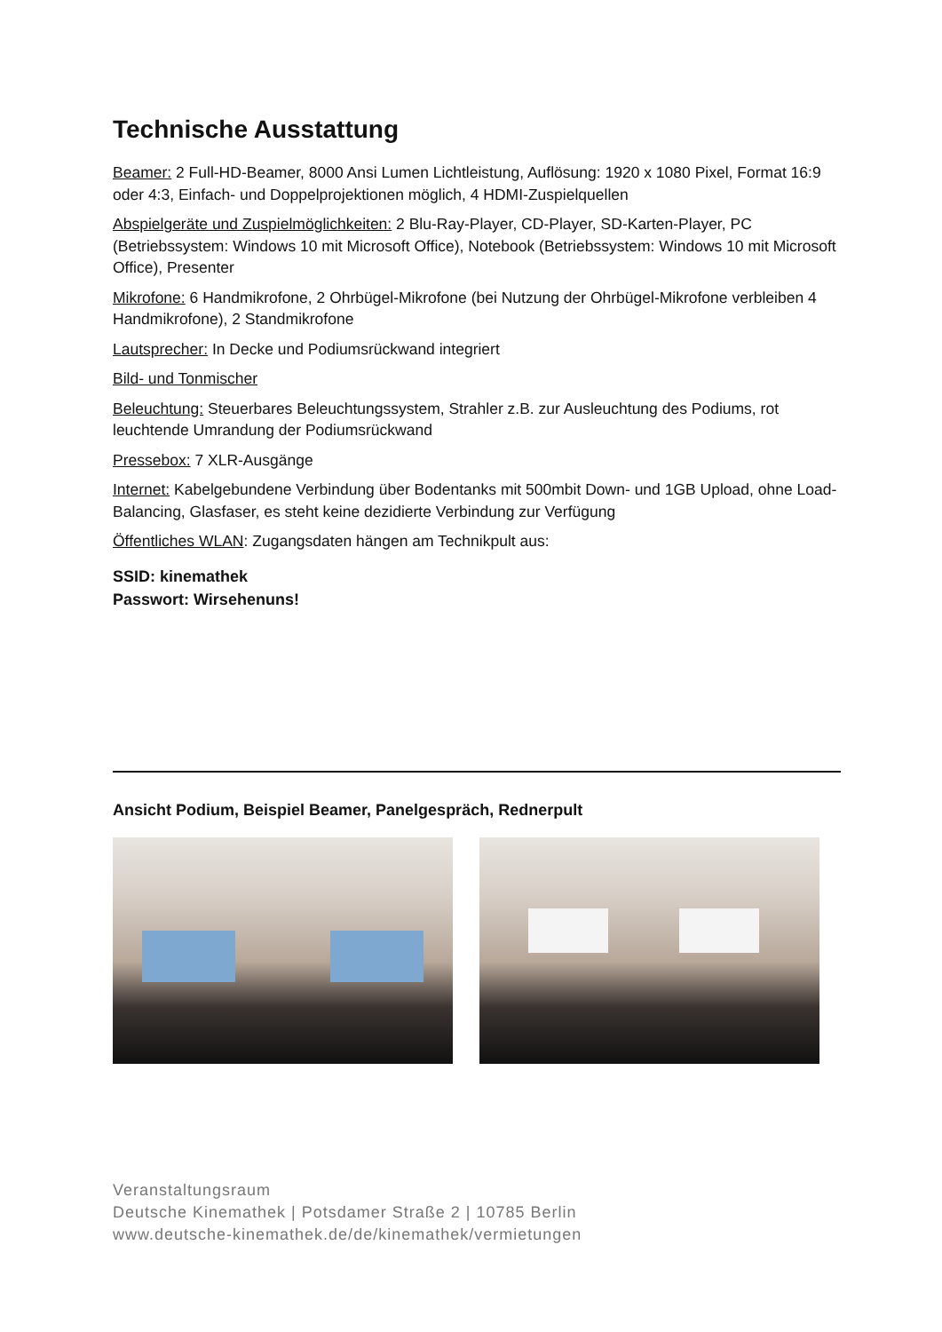Technische Ausstattung
Beamer: 2 Full-HD-Beamer, 8000 Ansi Lumen Lichtleistung, Auflösung: 1920 x 1080 Pixel, Format 16:9 oder 4:3, Einfach- und Doppelprojektionen möglich, 4 HDMI-Zuspielquellen
Abspielgeräte und Zuspielmöglichkeiten: 2 Blu-Ray-Player, CD-Player, SD-Karten-Player, PC (Betriebssystem: Windows 10 mit Microsoft Office), Notebook (Betriebssystem: Windows 10 mit Microsoft Office), Presenter
Mikrofone: 6 Handmikrofone, 2 Ohrbügel-Mikrofone (bei Nutzung der Ohrbügel-Mikrofone verbleiben 4 Handmikrofone), 2 Standmikrofone
Lautsprecher: In Decke und Podiumsrückwand integriert
Bild- und Tonmischer
Beleuchtung: Steuerbares Beleuchtungssystem, Strahler z.B. zur Ausleuchtung des Podiums, rot leuchtende Umrandung der Podiumsrückwand
Pressebox: 7 XLR-Ausgänge
Internet: Kabelgebundene Verbindung über Bodentanks mit 500mbit Down- und 1GB Upload, ohne Load-Balancing, Glasfaser, es steht keine dezidierte Verbindung zur Verfügung
Öffentliches WLAN: Zugangsdaten hängen am Technikpult aus:
SSID: kinemathek
Passwort: Wirsehenuns!
Ansicht Podium, Beispiel Beamer, Panelgespräch, Rednerpult
Veranstaltungsraum
Deutsche Kinemathek | Potsdamer Straße 2 | 10785 Berlin
www.deutsche-kinemathek.de/de/kinemathek/vermietungen